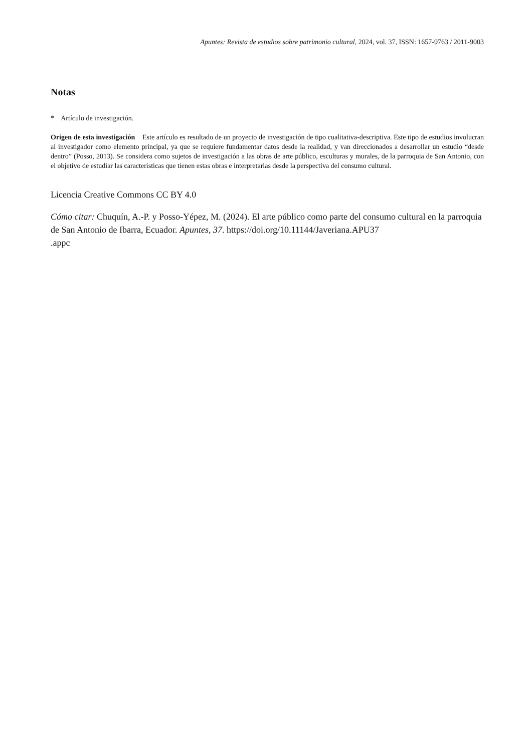Apuntes: Revista de estudios sobre patrimonio cultural, 2024, vol. 37, ISSN: 1657-9763 / 2011-9003
Notas
* Artículo de investigación.
Origen de esta investigación Este artículo es resultado de un proyecto de investigación de tipo cualitativa-descriptiva. Este tipo de estudios involucran al investigador como elemento principal, ya que se requiere fundamentar datos desde la realidad, y van direccionados a desarrollar un estudio “desde dentro” (Posso, 2013). Se considera como sujetos de investigación a las obras de arte público, esculturas y murales, de la parroquia de San Antonio, con el objetivo de estudiar las características que tienen estas obras e interpretarlas desde la perspectiva del consumo cultural.
Licencia Creative Commons CC BY 4.0
Cómo citar: Chuquín, A.-P. y Posso-Yépez, M. (2024). El arte público como parte del consumo cultural en la parroquia de San Antonio de Ibarra, Ecuador. Apuntes, 37. https://doi.org/10.11144/Javeriana.APU37
.appc